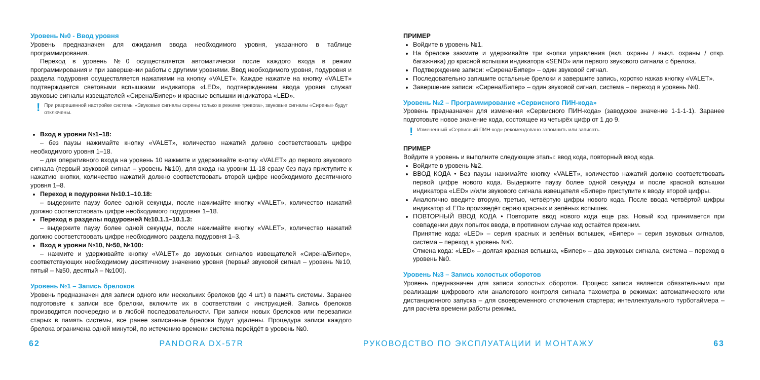Уровень №0 - Ввод уровня
Уровень предназначен для ожидания ввода необходимого уровня, указанного в таблице программирования.
Переход в уровень №0 осуществляется автоматически после каждого входа в режим программирования и при завершении работы с другими уровнями. Ввод необходимого уровня, подуровня и раздела подуровня осуществляется нажатиями на кнопку «VALET». Каждое нажатие на кнопку «VALET» подтверждается световыми вспышками индикатора «LED», подтверждением ввода уровня служат звуковые сигналы извещателей «Сирена/Бипер» и красные вспышки индикатора «LED».
! При разрешенной настройке системы «Звуковые сигналы сирены только в режиме тревога», звуковые сигналы «Сирены» будут отключены.
Вход в уровни №1–18:
– без паузы нажимайте кнопку «VALET», количество нажатий должно соответствовать цифре необходимого уровня 1–18.
– для оперативного входа на уровень 10 нажмите и удерживайте кнопку «VALET» до первого звукового сигнала (первый звуковой сигнал – уровень №10), для входа на уровни 11-18 сразу без пауз приступите к нажатию кнопки, количество нажатий должно соответствовать второй цифре необходимого десятичного уровня 1–8.
Переход в подуровни №10.1–10.18:
– выдержите паузу более одной секунды, после нажимайте кнопку «VALET», количество нажатий должно соответствовать цифре необходимого подуровня 1–18.
Переход в разделы подуровней №10.1.1–10.1.3:
– выдержите паузу более одной секунды, после нажимайте кнопку «VALET», количество нажатий должно соответствовать цифре необходимого раздела подуровня 1–3.
Вход в уровни №10, №50, №100:
– нажмите и удерживайте кнопку «VALET» до звуковых сигналов извещателей «Сирена/Бипер», соответствующих необходимому десятичному значению уровня (первый звуковой сигнал – уровень №10, пятый – №50, десятый – №100).
Уровень №1 – Запись брелоков
Уровень предназначен для записи одного или нескольких брелоков (до 4 шт.) в память системы. Заранее подготовьте к записи все брелоки, включите их в соответствии с инструкцией. Запись брелоков производится поочередно и в любой последовательности. При записи новых брелоков или перезаписи старых в память системы, все ранее записанные брелоки будут удалены. Процедура записи каждого брелока ограничена одной минутой, по истечению времени система перейдёт в уровень №0.
ПРИМЕР
Войдите в уровень №1.
На брелоке зажмите и удерживайте три кнопки управления (вкл. охраны / выкл. охраны / откр. багажника) до красной вспышки индикатора «SEND» или первого звукового сигнала с брелока.
Подтверждение записи: «Сирена/Бипер» – один звуковой сигнал.
Последовательно запишите остальные брелоки и завершите запись, коротко нажав кнопку «VALET».
Завершение записи: «Сирена/Бипер» – один звуковой сигнал, система – переход в уровень №0.
Уровень №2 – Программирование «Сервисного ПИН-кода»
Уровень предназначен для изменения «Сервисного ПИН-кода» (заводское значение 1-1-1-1). Заранее подготовьте новое значение кода, состоящее из четырёх цифр от 1 до 9.
! Измененный «Сервисный ПИН-код» рекомендовано запомнить или записать.
ПРИМЕР
Войдите в уровень и выполните следующие этапы: ввод кода, повторный ввод кода.
Войдите в уровень №2.
ВВОД КОДА • Без паузы нажимайте кнопку «VALET», количество нажатий должно соответствовать первой цифре нового кода. Выдержите паузу более одной секунды и после красной вспышки индикатора «LED» и/или звукового сигнала извещателя «Бипер» приступите к вводу второй цифры.
Аналогично введите вторую, третью, четвёртую цифры нового кода. После ввода четвёртой цифры индикатор «LED» произведёт серию красных и зелёных вспышек.
ПОВТОРНЫЙ ВВОД КОДА • Повторите ввод нового кода еще раз. Новый код принимается при совпадении двух попыток ввода, в противном случае код остаётся прежним.
Принятие кода: «LED» – серия красных и зелёных вспышек, «Бипер» – серия звуковых сигналов, система – переход в уровень №0.
Отмена кода: «LED» – долгая красная вспышка, «Бипер» – два звуковых сигнала, система – переход в уровень №0.
Уровень №3 – Запись холостых оборотов
Уровень предназначен для записи холостых оборотов. Процесс записи является обязательным при реализации цифрового или аналогового контроля сигнала тахометра в режимах: автоматического или дистанционного запуска – для своевременного отключения стартера; интеллектуального турботаймера – для расчёта времени работы режима.
62 PANDORA DX-57R РУКОВОДСТВО ПО ЭКСПЛУАТАЦИИ И МОНТАЖУ 63